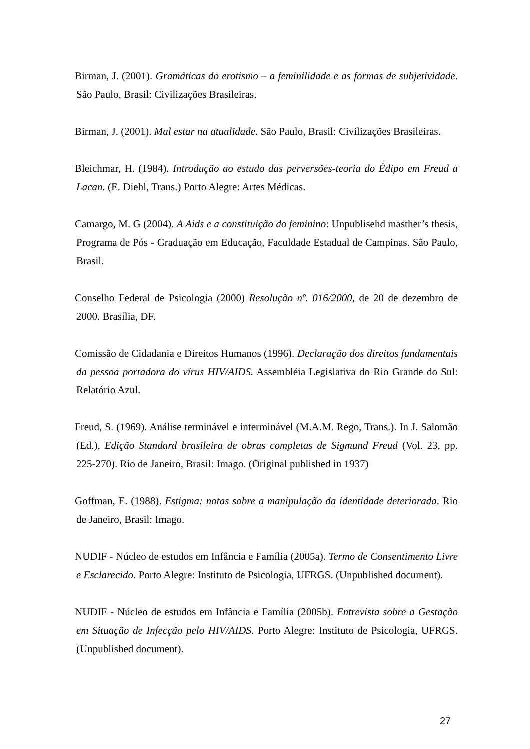Birman, J. (2001). Gramáticas do erotismo – a feminilidade e as formas de subjetividade. São Paulo, Brasil: Civilizações Brasileiras.
Birman, J. (2001). Mal estar na atualidade. São Paulo, Brasil: Civilizações Brasileiras.
Bleichmar, H. (1984). Introdução ao estudo das perversões-teoria do Édipo em Freud a Lacan. (E. Diehl, Trans.) Porto Alegre: Artes Médicas.
Camargo, M. G (2004). A Aids e a constituição do feminino: Unpublisehd masther’s thesis, Programa de Pós - Graduação em Educação, Faculdade Estadual de Campinas. São Paulo, Brasil.
Conselho Federal de Psicologia (2000) Resolução nº. 016/2000, de 20 de dezembro de 2000. Brasília, DF.
Comissão de Cidadania e Direitos Humanos (1996). Declaração dos direitos fundamentais da pessoa portadora do vírus HIV/AIDS. Assembléia Legislativa do Rio Grande do Sul: Relatório Azul.
Freud, S. (1969). Análise terminável e interminável (M.A.M. Rego, Trans.). In J. Salomão (Ed.), Edição Standard brasileira de obras completas de Sigmund Freud (Vol. 23, pp. 225-270). Rio de Janeiro, Brasil: Imago. (Original published in 1937)
Goffman, E. (1988). Estigma: notas sobre a manipulação da identidade deteriorada. Rio de Janeiro, Brasil: Imago.
NUDIF - Núcleo de estudos em Infância e Família (2005a). Termo de Consentimento Livre e Esclarecido. Porto Alegre: Instituto de Psicologia, UFRGS. (Unpublished document).
NUDIF - Núcleo de estudos em Infância e Família (2005b). Entrevista sobre a Gestação em Situação de Infecção pelo HIV/AIDS. Porto Alegre: Instituto de Psicologia, UFRGS. (Unpublished document).
27